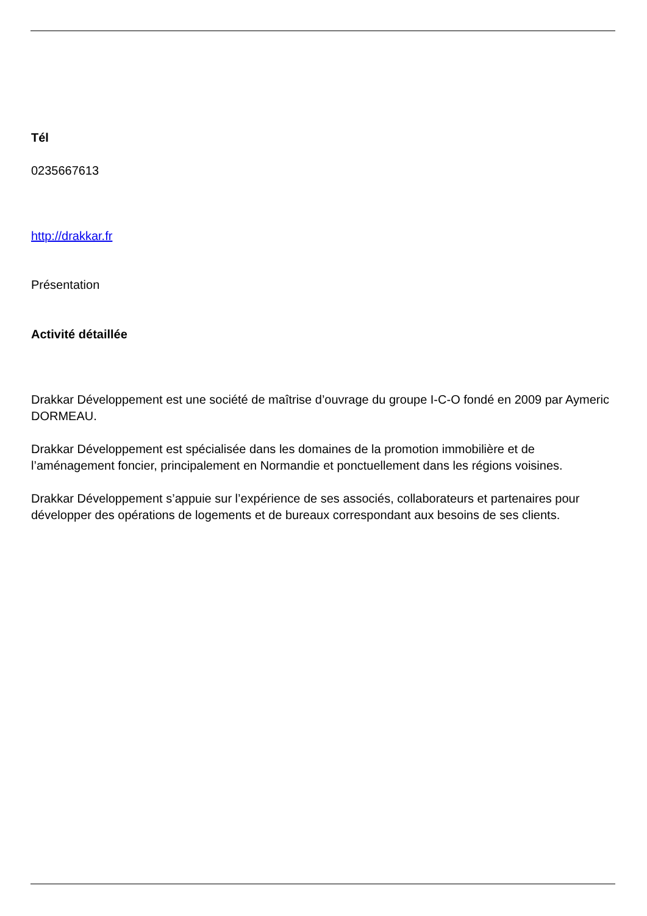Tél
0235667613
http://drakkar.fr
Présentation
Activité détaillée
Drakkar Développement est une société de maîtrise d’ouvrage du groupe I-C-O fondé en 2009 par Aymeric DORMEAU.
Drakkar Développement est spécialisée dans les domaines de la promotion immobilière et de l’aménagement foncier, principalement en Normandie et ponctuellement dans les régions voisines.
Drakkar Développement s’appuie sur l’expérience de ses associés, collaborateurs et partenaires pour développer des opérations de logements et de bureaux correspondant aux besoins de ses clients.